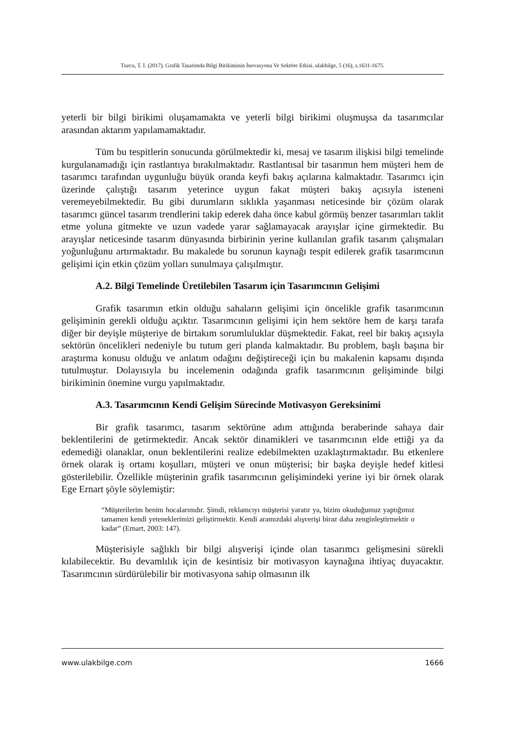Tuzcu, T. İ. (2017). Grafik Tasarimda Bilgi Birikiminin İnovasyona Ve Sektöre Etkisi. ulakbilge, 5 (16), s.1631-1675.
yeterli bir bilgi birikimi oluşamamakta ve yeterli bilgi birikimi oluşmuşsa da tasarımcılar arasından aktarım yapılamamaktadır.
Tüm bu tespitlerin sonucunda görülmektedir ki, mesaj ve tasarım ilişkisi bilgi temelinde kurgulanamadığı için rastlantıya bırakılmaktadır. Rastlantısal bir tasarımın hem müşteri hem de tasarımcı tarafından uygunluğu büyük oranda keyfi bakış açılarına kalmaktadır. Tasarımcı için üzerinde çalıştığı tasarım yeterince uygun fakat müşteri bakış açısıyla isteneni veremeyebilmektedir. Bu gibi durumların sıklıkla yaşanması neticesinde bir çözüm olarak tasarımcı güncel tasarım trendlerini takip ederek daha önce kabul görmüş benzer tasarımları taklit etme yoluna gitmekte ve uzun vadede yarar sağlamayacak arayışlar içine girmektedir. Bu arayışlar neticesinde tasarım dünyasında birbirinin yerine kullanılan grafik tasarım çalışmaları yoğunluğunu artırmaktadır. Bu makalede bu sorunun kaynağı tespit edilerek grafik tasarımcının gelişimi için etkin çözüm yolları sunulmaya çalışılmıştır.
A.2. Bilgi Temelinde Üretilebilen Tasarım için Tasarımcının Gelişimi
Grafik tasarımın etkin olduğu sahaların gelişimi için öncelikle grafik tasarımcının gelişiminin gerekli olduğu açıktır. Tasarımcının gelişimi için hem sektöre hem de karşı tarafa diğer bir deyişle müşteriye de birtakım sorumluluklar düşmektedir. Fakat, reel bir bakış açısıyla sektörün öncelikleri nedeniyle bu tutum geri planda kalmaktadır. Bu problem, başlı başına bir araştırma konusu olduğu ve anlatım odağını değiştireceği için bu makalenin kapsamı dışında tutulmuştur. Dolayısıyla bu incelemenin odağında grafik tasarımcının gelişiminde bilgi birikiminin önemine vurgu yapılmaktadır.
A.3. Tasarımcının Kendi Gelişim Sürecinde Motivasyon Gereksinimi
Bir grafik tasarımcı, tasarım sektörüne adım attığında beraberinde sahaya dair beklentilerini de getirmektedir. Ancak sektör dinamikleri ve tasarımcının elde ettiği ya da edemediği olanaklar, onun beklentilerini realize edebilmekten uzaklaştırmaktadır. Bu etkenlere örnek olarak iş ortamı koşulları, müşteri ve onun müşterisi; bir başka deyişle hedef kitlesi gösterilebilir. Özellikle müşterinin grafik tasarımcının gelişimindeki yerine iyi bir örnek olarak Ege Ernart şöyle söylemiştir:
“Müşterilerim benim hocalarımdır. Şimdi, reklamcıyı müşterisi yaratır ya, bizim okuduğumuz yaptığımız tamamen kendi yeteneklerimizi geliştirmektir. Kendi aramızdaki alışverişi biraz daha zenginleştirmektir o kadar” (Ernart, 2003: 147).
Müşterisiyle sağlıklı bir bilgi alışverişi içinde olan tasarımcı gelişmesini sürekli kılabilecektir. Bu devamlılık için de kesintisiz bir motivasyon kaynağına ihtiyaç duyacaktır. Tasarımcının sürdürülebilir bir motivasyona sahip olmasının ilk
www.ulakbilge.com 1666